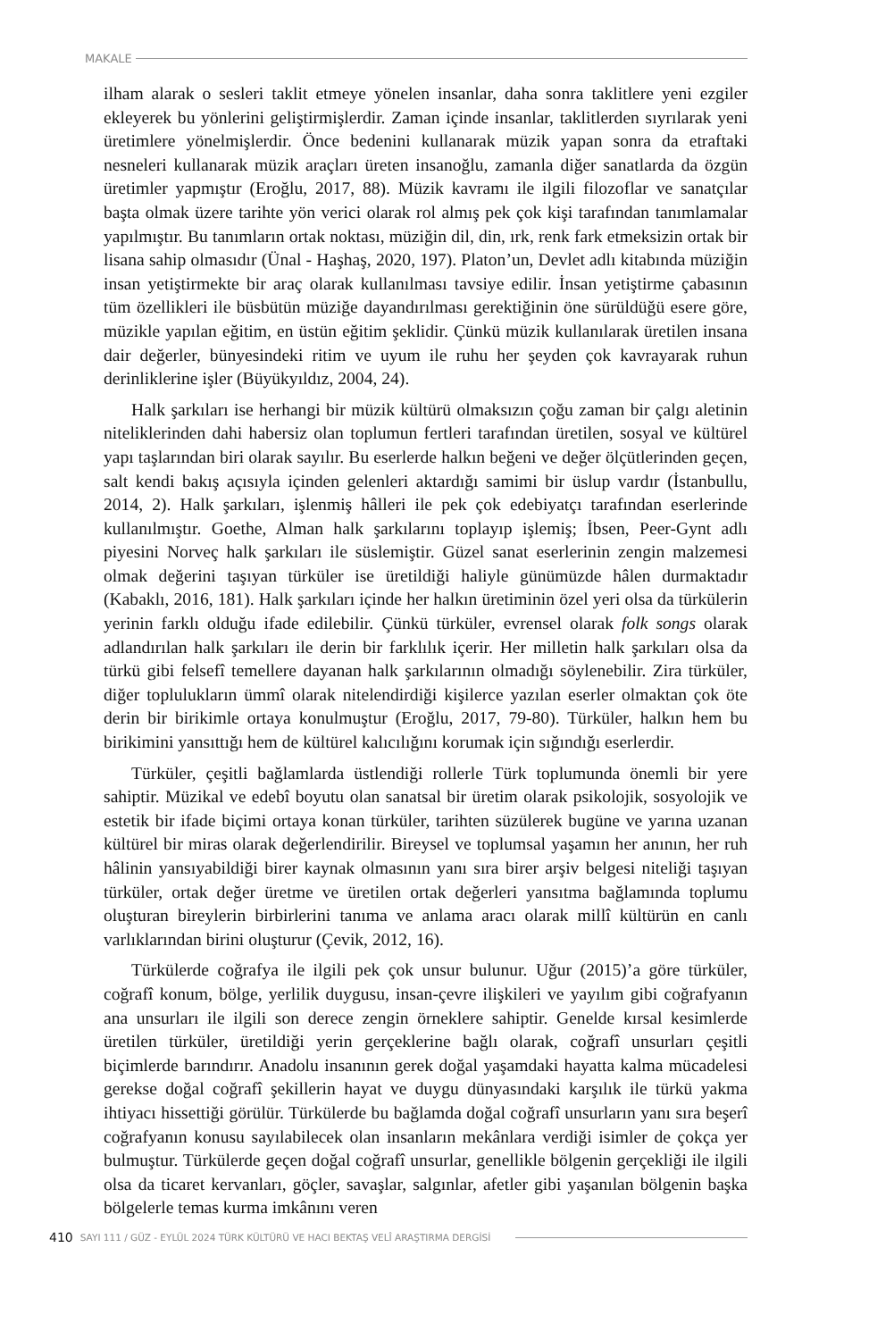MAKALE
ilham alarak o sesleri taklit etmeye yönelen insanlar, daha sonra taklitlere yeni ezgiler ekleyerek bu yönlerini geliştirmişlerdir. Zaman içinde insanlar, taklitlerden sıyrılarak yeni üretimlere yönelmişlerdir. Önce bedenini kullanarak müzik yapan sonra da etraftaki nesneleri kullanarak müzik araçları üreten insanoğlu, zamanla diğer sanatlarda da özgün üretimler yapmıştır (Eroğlu, 2017, 88). Müzik kavramı ile ilgili filozoflar ve sanatçılar başta olmak üzere tarihte yön verici olarak rol almış pek çok kişi tarafından tanımlamalar yapılmıştır. Bu tanımların ortak noktası, müziğin dil, din, ırk, renk fark etmeksizin ortak bir lisana sahip olmasıdır (Ünal - Haşhaş, 2020, 197). Platon’un, Devlet adlı kitabında müziğin insan yetiştirmekte bir araç olarak kullanılması tavsiye edilir. İnsan yetiştirme çabasının tüm özellikleri ile büsbütün müziğe dayandırılması gerektiğinin öne sürüldüğü esere göre, müzikle yapılan eğitim, en üstün eğitim şeklidir. Çünkü müzik kullanılarak üretilen insana dair değerler, bünyesindeki ritim ve uyum ile ruhu her şeyden çok kavrayarak ruhun derinliklerine işler (Büyükyıldız, 2004, 24).
Halk şarkıları ise herhangi bir müzik kültürü olmaksızın çoğu zaman bir çalgı aletinin niteliklerinden dahi habersiz olan toplumun fertleri tarafından üretilen, sosyal ve kültürel yapı taşlarından biri olarak sayılır. Bu eserlerde halkın beğeni ve değer ölçütlerinden geçen, salt kendi bakış açısıyla içinden gelenleri aktardığı samimi bir üslup vardır (İstanbullu, 2014, 2). Halk şarkıları, işlenmiş hâlleri ile pek çok edebiyatçı tarafından eserlerinde kullanılmıştır. Goethe, Alman halk şarkılarını toplayıp işlemiş; İbsen, Peer-Gynt adlı piyesini Norveç halk şarkıları ile süslemiştir. Güzel sanat eserlerinin zengin malzemesi olmak değerini taşıyan türküler ise üretildiği haliyle günümüzde hâlen durmaktadır (Kabaklı, 2016, 181). Halk şarkıları içinde her halkın üretiminin özel yeri olsa da türkülerin yerinin farklı olduğu ifade edilebilir. Çünkü türküler, evrensel olarak folk songs olarak adlandırılan halk şarkıları ile derin bir farklılık içerir. Her milletin halk şarkıları olsa da türkü gibi felsefî temellere dayanan halk şarkılarının olmadığı söylenebilir. Zira türküler, diğer toplulukların ümmî olarak nitelendirdiği kişilerce yazılan eserler olmaktan çok öte derin bir birikimle ortaya konulmuştur (Eroğlu, 2017, 79-80). Türküler, halkın hem bu birikimini yansıttığı hem de kültürel kalıcılığını korumak için sığındığı eserlerdir.
Türküler, çeşitli bağlamlarda üstlendiği rollerle Türk toplumunda önemli bir yere sahiptir. Müzikal ve edebî boyutu olan sanatsal bir üretim olarak psikolojik, sosyolojik ve estetik bir ifade biçimi ortaya konan türküler, tarihten süzülerek bugüne ve yarına uzanan kültürel bir miras olarak değerlendirilir. Bireysel ve toplumsal yaşamın her anının, her ruh hâlinin yansıyabildiği birer kaynak olmasının yanı sıra birer arşiv belgesi niteliği taşıyan türküler, ortak değer üretme ve üretilen ortak değerleri yansıtma bağlamında toplumu oluşturan bireylerin birbirlerini tanıma ve anlama aracı olarak millî kültürün en canlı varlıklarından birini oluşturur (Çevik, 2012, 16).
Türkülerde coğrafya ile ilgili pek çok unsur bulunur. Uğur (2015)’a göre türküler, coğrafî konum, bölge, yerlilik duygusu, insan-çevre ilişkileri ve yayılım gibi coğrafyanın ana unsurları ile ilgili son derece zengin örneklere sahiptir. Genelde kırsal kesimlerde üretilen türküler, üretildiği yerin gerçeklerine bağlı olarak, coğrafî unsurları çeşitli biçimlerde barındırır. Anadolu insanının gerek doğal yaşamdaki hayatta kalma mücadelesi gerekse doğal coğrafî şekillerin hayat ve duygu dünyasındaki karşılık ile türkü yakma ihtiyacı hissettiği görülür. Türkülerde bu bağlamda doğal coğrafî unsurların yanı sıra beşerî coğrafyanın konusu sayılabilecek olan insanların mekânlara verdiği isimler de çokça yer bulmuştur. Türkülerde geçen doğal coğrafî unsurlar, genellikle bölgenin gerçekliği ile ilgili olsa da ticaret kervanları, göçler, savaşlar, salgınlar, afetler gibi yaşanılan bölgenin başka bölgelerle temas kurma imkânını veren
410 SAYI 111 / GÜZ - EYLÜL 2024 TÜRK KÜLTÜRÜ VE HACI BEKTAŞ VELÎ ARAŞTIRMA DERGİSİ